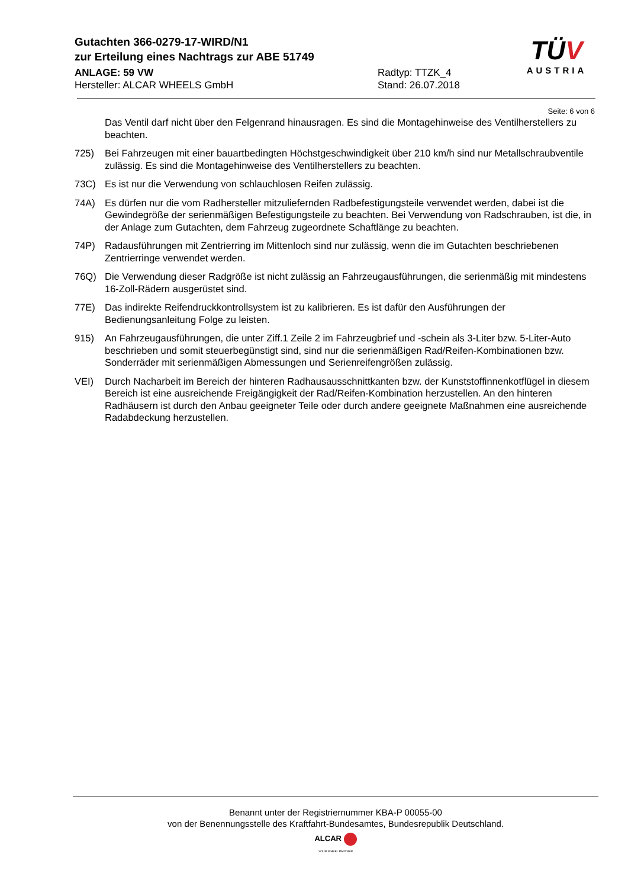Gutachten 366-0279-17-WIRD/N1
zur Erteilung eines Nachtrags zur ABE 51749
ANLAGE: 59 VW Radtyp: TTZK_4
Hersteller: ALCAR WHEELS GmbH Stand: 26.07.2018
TÜV
AUSTRIA
Seite: 6 von 6
Das Ventil darf nicht über den Felgenrand hinausragen. Es sind die Montagehinweise des Ventilherstellers zu beachten.
725) Bei Fahrzeugen mit einer bauartbedingten Höchstgeschwindigkeit über 210 km/h sind nur Metallschraubventile zulässig. Es sind die Montagehinweise des Ventilherstellers zu beachten.
73C) Es ist nur die Verwendung von schlauchlosen Reifen zulässig.
74A) Es dürfen nur die vom Radhersteller mitzuliefernden Radbefestigungsteile verwendet werden, dabei ist die Gewindegröße der serienmäßigen Befestigungsteile zu beachten. Bei Verwendung von Radschrauben, ist die, in der Anlage zum Gutachten, dem Fahrzeug zugeordnete Schaftlänge zu beachten.
74P) Radausführungen mit Zentrierring im Mittenloch sind nur zulässig, wenn die im Gutachten beschriebenen Zentrierringe verwendet werden.
76Q) Die Verwendung dieser Radgröße ist nicht zulässig an Fahrzeugausführungen, die serienmäßig mit mindestens 16-Zoll-Rädern ausgerüstet sind.
77E) Das indirekte Reifendruckkontrollsystem ist zu kalibrieren. Es ist dafür den Ausführungen der Bedienungsanleitung Folge zu leisten.
915) An Fahrzeugausführungen, die unter Ziff.1 Zeile 2 im Fahrzeugbrief und -schein als 3-Liter bzw. 5-Liter-Auto beschrieben und somit steuerbegünstigt sind, sind nur die serienmäßigen Rad/Reifen-Kombinationen bzw. Sonderräder mit serienmäßigen Abmessungen und Serienreifengrößen zulässig.
VEI) Durch Nacharbeit im Bereich der hinteren Radhausausschnittkanten bzw. der Kunststoffinnenkotflügel in diesem Bereich ist eine ausreichende Freigängigkeit der Rad/Reifen-Kombination herzustellen. An den hinteren Radhäusern ist durch den Anbau geeigneter Teile oder durch andere geeignete Maßnahmen eine ausreichende Radabdeckung herzustellen.
Benannt unter der Registriernummer KBA-P 00055-00
von der Benennungsstelle des Kraftfahrt-Bundesamtes, Bundesrepublik Deutschland.
ALCAR
YOUR WHEEL PARTNER